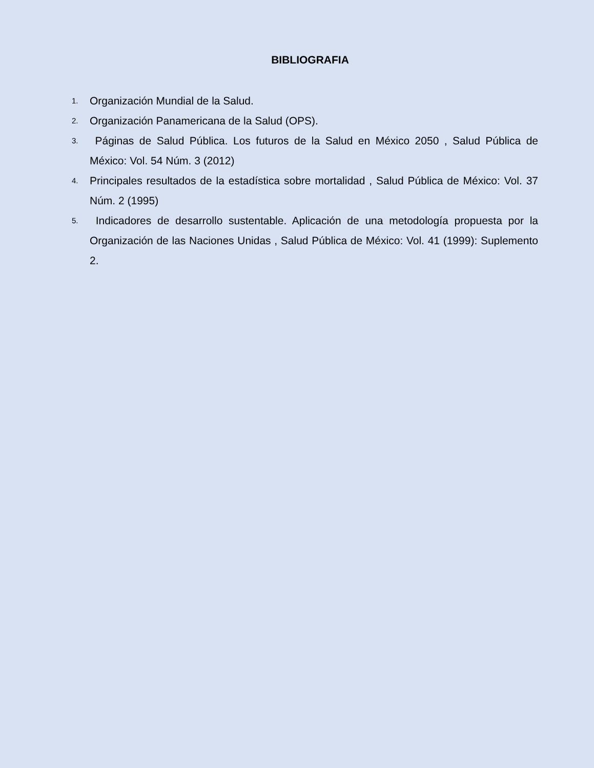BIBLIOGRAFIA
1. Organización Mundial de la Salud.
2. Organización Panamericana de la Salud (OPS).
3. Páginas de Salud Pública. Los futuros de la Salud en México 2050 , Salud Pública de México: Vol. 54 Núm. 3 (2012)
4. Principales resultados de la estadística sobre mortalidad , Salud Pública de México: Vol. 37 Núm. 2 (1995)
5. Indicadores de desarrollo sustentable. Aplicación de una metodología propuesta por la Organización de las Naciones Unidas , Salud Pública de México: Vol. 41 (1999): Suplemento 2.